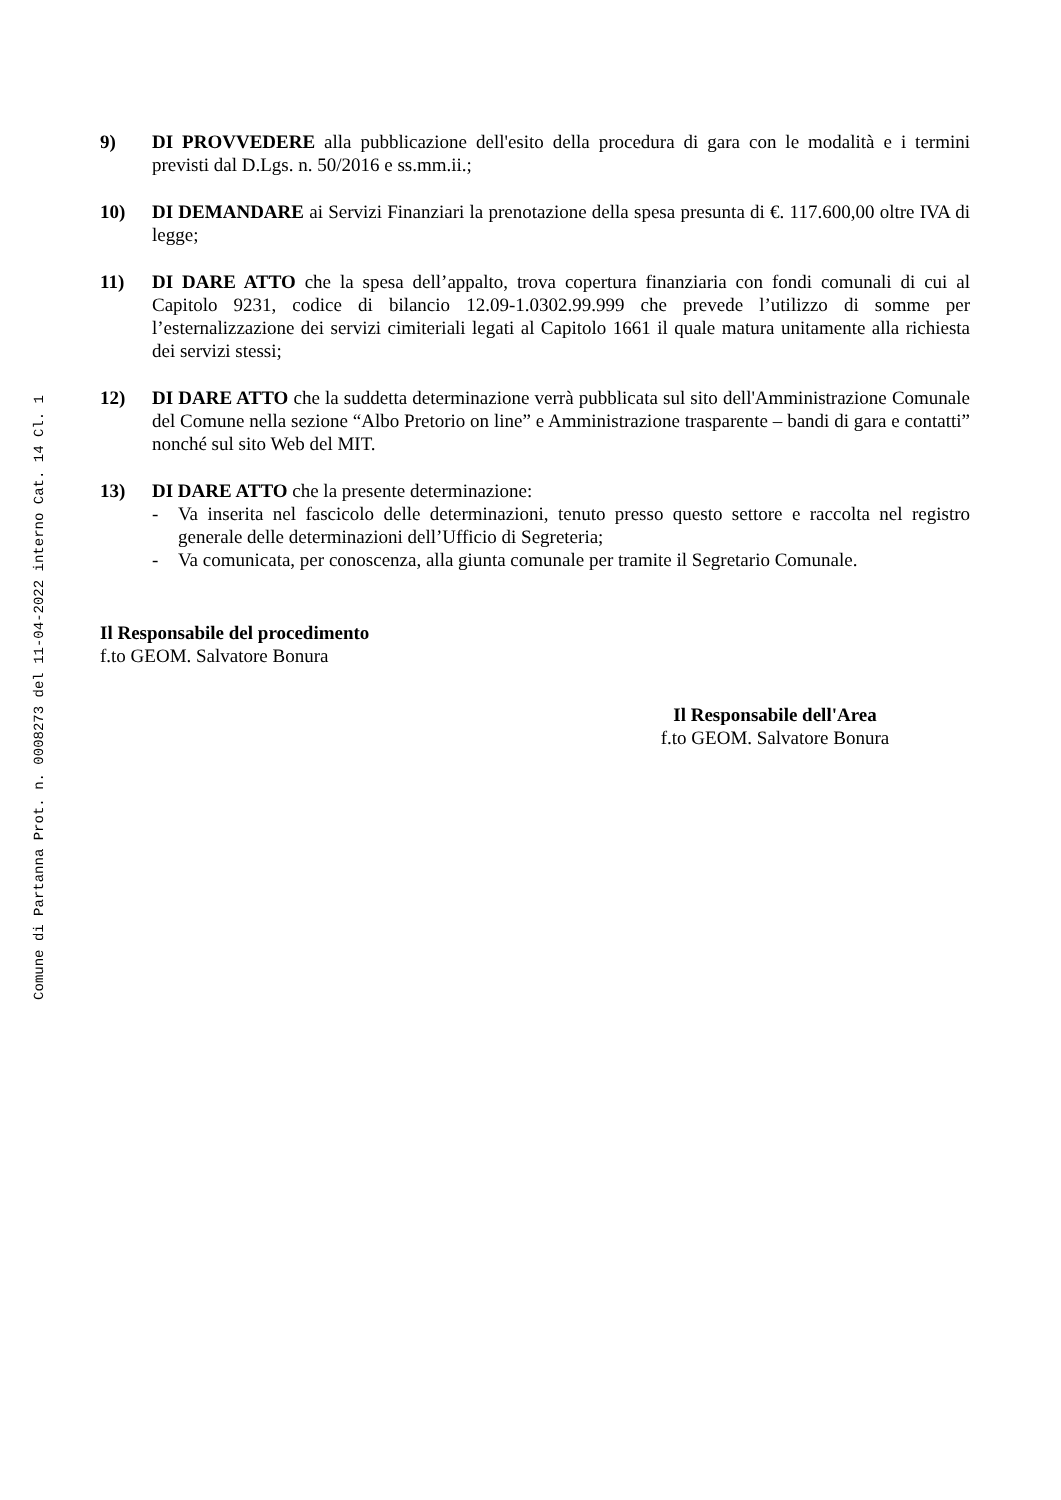9) DI PROVVEDERE alla pubblicazione dell'esito della procedura di gara con le modalità e i termini previsti dal D.Lgs. n. 50/2016 e ss.mm.ii.;
10) DI DEMANDARE ai Servizi Finanziari la prenotazione della spesa presunta di €. 117.600,00 oltre IVA di legge;
11) DI DARE ATTO che la spesa dell’appalto, trova copertura finanziaria con fondi comunali di cui al Capitolo 9231, codice di bilancio 12.09-1.0302.99.999 che prevede l’utilizzo di somme per l’esternalizzazione dei servizi cimiteriali legati al Capitolo 1661 il quale matura unitamente alla richiesta dei servizi stessi;
12) DI DARE ATTO che la suddetta determinazione verrà pubblicata sul sito dell'Amministrazione Comunale del Comune nella sezione “Albo Pretorio on line” e Amministrazione trasparente – bandi di gara e contatti” nonché sul sito Web del MIT.
13) DI DARE ATTO che la presente determinazione:
- Va inserita nel fascicolo delle determinazioni, tenuto presso questo settore e raccolta nel registro generale delle determinazioni dell’Ufficio di Segreteria;
- Va comunicata, per conoscenza, alla giunta comunale per tramite il Segretario Comunale.
Il Responsabile del procedimento
f.to GEOM. Salvatore Bonura
Il Responsabile dell'Area
f.to GEOM. Salvatore Bonura
Comune di Partanna Prot. n. 0008273 del 11-04-2022 interno Cat. 14 Cl. 1